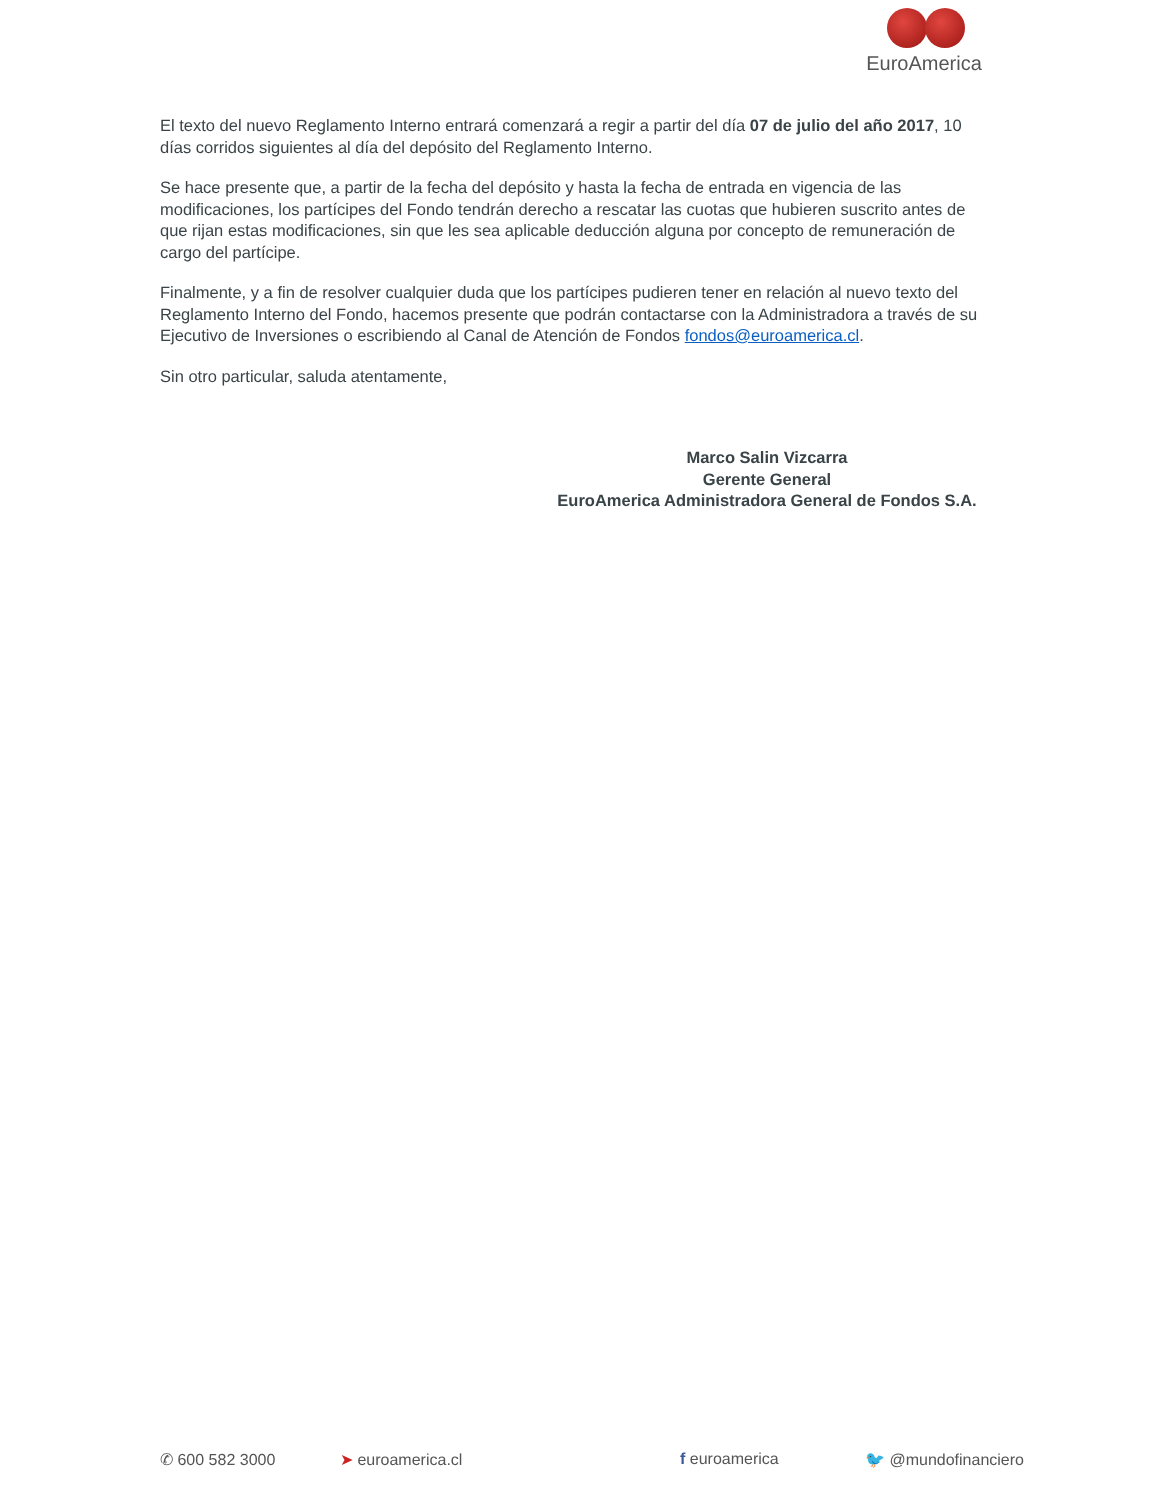EuroAmerica
El texto del nuevo Reglamento Interno entrará comenzará a regir a partir del día 07 de julio del año 2017, 10 días corridos siguientes al día del depósito del Reglamento Interno.
Se hace presente que, a partir de la fecha del depósito y hasta la fecha de entrada en vigencia de las modificaciones, los partícipes del Fondo tendrán derecho a rescatar las cuotas que hubieren suscrito antes de que rijan estas modificaciones, sin que les sea aplicable deducción alguna por concepto de remuneración de cargo del partícipe.
Finalmente, y a fin de resolver cualquier duda que los partícipes pudieren tener en relación al nuevo texto del Reglamento Interno del Fondo, hacemos presente que podrán contactarse con la Administradora a través de su Ejecutivo de Inversiones o escribiendo al Canal de Atención de Fondos fondos@euroamerica.cl.
Sin otro particular, saluda atentamente,
Marco Salin Vizcarra
Gerente General
EuroAmerica Administradora General de Fondos S.A.
✆ 600 582 3000 ➤ euroamerica.cl f euroamerica 🐦 @mundofinanciero